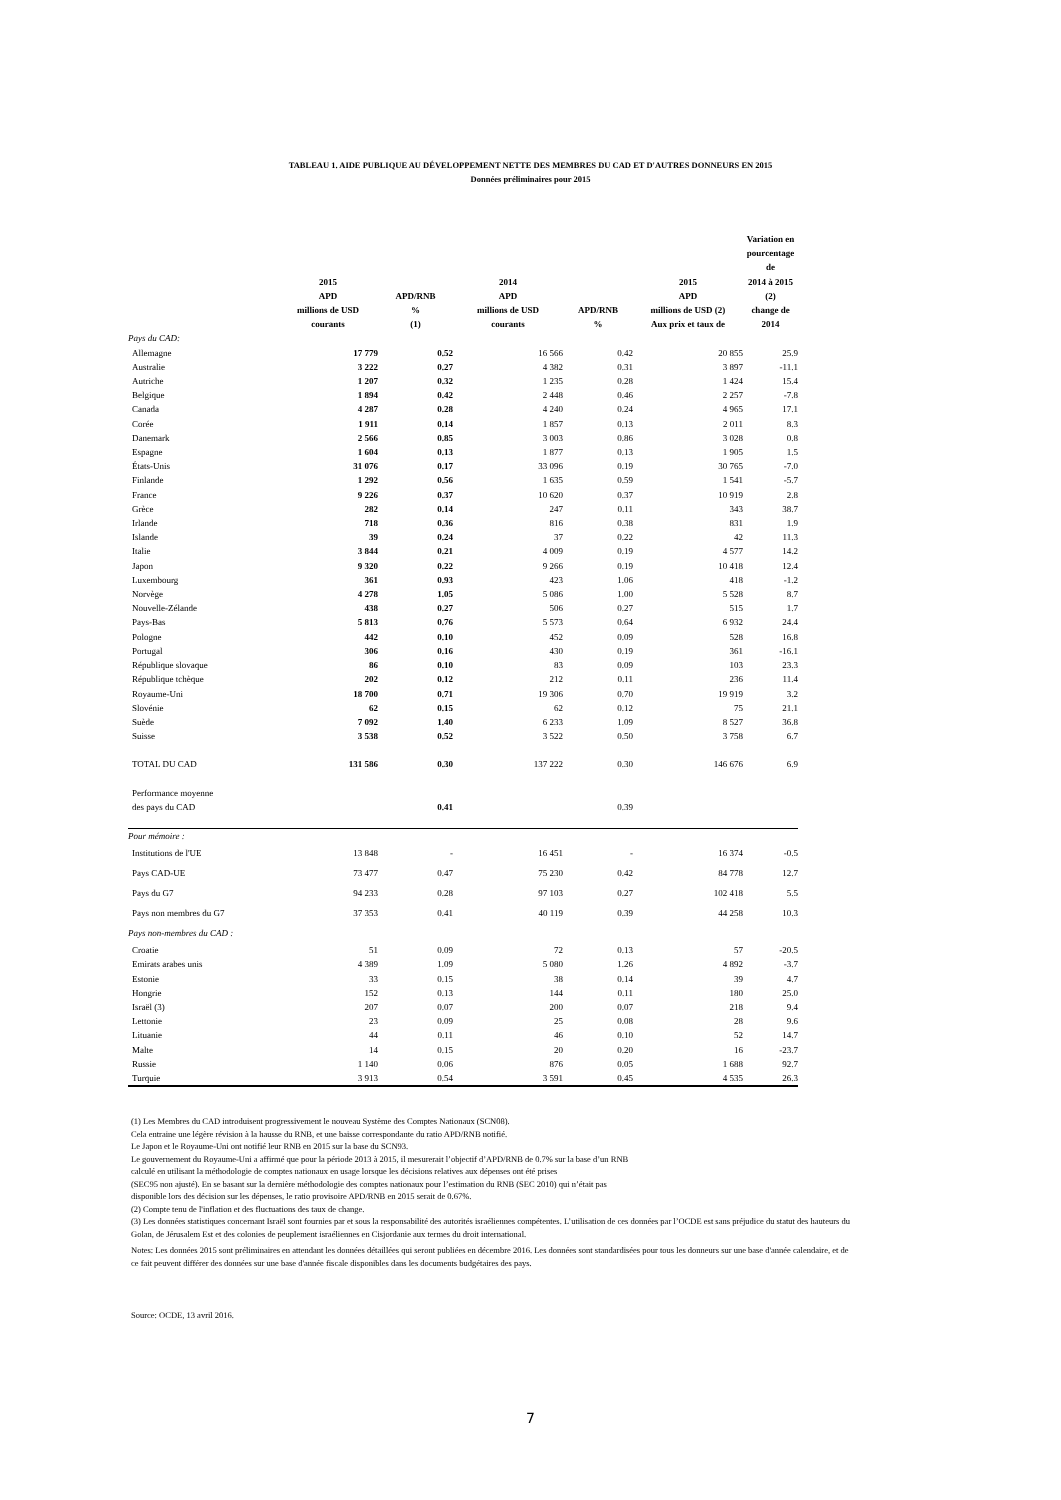TABLEAU 1. AIDE PUBLIQUE AU DÉVELOPPEMENT NETTE DES MEMBRES DU CAD ET D'AUTRES DONNEURS EN 2015
Données préliminaires pour 2015
| | 2015 APD millions de USD courants | APD/RNB % (1) | 2014 APD millions de USD courants | APD/RNB % | 2015 APD millions de USD (2) Aux prix et taux de | Variation en pourcentage de 2014 à 2015 (2) change de 2014 |
| --- | --- | --- | --- | --- | --- | --- |
| Pays du CAD: | | | | | | |
| Allemagne | 17 779 | 0.52 | 16 566 | 0.42 | 20 855 | 25.9 |
| Australie | 3 222 | 0.27 | 4 382 | 0.31 | 3 897 | -11.1 |
| Autriche | 1 207 | 0.32 | 1 235 | 0.28 | 1 424 | 15.4 |
| Belgique | 1 894 | 0.42 | 2 448 | 0.46 | 2 257 | -7.8 |
| Canada | 4 287 | 0.28 | 4 240 | 0.24 | 4 965 | 17.1 |
| Corée | 1 911 | 0.14 | 1 857 | 0.13 | 2 011 | 8.3 |
| Danemark | 2 566 | 0.85 | 3 003 | 0.86 | 3 028 | 0.8 |
| Espagne | 1 604 | 0.13 | 1 877 | 0.13 | 1 905 | 1.5 |
| États-Unis | 31 076 | 0.17 | 33 096 | 0.19 | 30 765 | -7.0 |
| Finlande | 1 292 | 0.56 | 1 635 | 0.59 | 1 541 | -5.7 |
| France | 9 226 | 0.37 | 10 620 | 0.37 | 10 919 | 2.8 |
| Grèce | 282 | 0.14 | 247 | 0.11 | 343 | 38.7 |
| Irlande | 718 | 0.36 | 816 | 0.38 | 831 | 1.9 |
| Islande | 39 | 0.24 | 37 | 0.22 | 42 | 11.3 |
| Italie | 3 844 | 0.21 | 4 009 | 0.19 | 4 577 | 14.2 |
| Japon | 9 320 | 0.22 | 9 266 | 0.19 | 10 418 | 12.4 |
| Luxembourg | 361 | 0.93 | 423 | 1.06 | 418 | -1.2 |
| Norvège | 4 278 | 1.05 | 5 086 | 1.00 | 5 528 | 8.7 |
| Nouvelle-Zélande | 438 | 0.27 | 506 | 0.27 | 515 | 1.7 |
| Pays-Bas | 5 813 | 0.76 | 5 573 | 0.64 | 6 932 | 24.4 |
| Pologne | 442 | 0.10 | 452 | 0.09 | 528 | 16.8 |
| Portugal | 306 | 0.16 | 430 | 0.19 | 361 | -16.1 |
| République slovaque | 86 | 0.10 | 83 | 0.09 | 103 | 23.3 |
| République tchèque | 202 | 0.12 | 212 | 0.11 | 236 | 11.4 |
| Royaume-Uni | 18 700 | 0.71 | 19 306 | 0.70 | 19 919 | 3.2 |
| Slovénie | 62 | 0.15 | 62 | 0.12 | 75 | 21.1 |
| Suède | 7 092 | 1.40 | 6 233 | 1.09 | 8 527 | 36.8 |
| Suisse | 3 538 | 0.52 | 3 522 | 0.50 | 3 758 | 6.7 |
| TOTAL DU CAD | 131 586 | 0.30 | 137 222 | 0.30 | 146 676 | 6.9 |
| Performance moyenne des pays du CAD | | 0.41 | | 0.39 | | |
| Pour mémoire : | | | | | | |
| Institutions de l'UE | 13 848 | - | 16 451 | - | 16 374 | -0.5 |
| Pays CAD-UE | 73 477 | 0.47 | 75 230 | 0.42 | 84 778 | 12.7 |
| Pays du G7 | 94 233 | 0.28 | 97 103 | 0.27 | 102 418 | 5.5 |
| Pays non membres du G7 | 37 353 | 0.41 | 40 119 | 0.39 | 44 258 | 10.3 |
| Pays non-membres du CAD : | | | | | | |
| Croatie | 51 | 0.09 | 72 | 0.13 | 57 | -20.5 |
| Emirats arabes unis | 4 389 | 1.09 | 5 080 | 1.26 | 4 892 | -3.7 |
| Estonie | 33 | 0.15 | 38 | 0.14 | 39 | 4.7 |
| Hongrie | 152 | 0.13 | 144 | 0.11 | 180 | 25.0 |
| Israël (3) | 207 | 0.07 | 200 | 0.07 | 218 | 9.4 |
| Lettonie | 23 | 0.09 | 25 | 0.08 | 28 | 9.6 |
| Lituanie | 44 | 0.11 | 46 | 0.10 | 52 | 14.7 |
| Malte | 14 | 0.15 | 20 | 0.20 | 16 | -23.7 |
| Russie | 1 140 | 0.06 | 876 | 0.05 | 1 688 | 92.7 |
| Turquie | 3 913 | 0.54 | 3 591 | 0.45 | 4 535 | 26.3 |
(1) Les Membres du CAD introduisent progressivement le nouveau Système des Comptes Nationaux (SCN08).
Cela entraine une légère révision à la hausse du RNB, et une baisse correspondante du ratio APD/RNB notifié.
Le Japon et le Royaume-Uni ont notifié leur RNB en 2015 sur la base du SCN93.
Le gouvernement du Royaume-Uni a affirmé que pour la période 2013 à 2015, il mesurerait l’objectif d’APD/RNB de 0.7% sur la base d’un RNB
calculé en utilisant la méthodologie de comptes nationaux en usage lorsque les décisions relatives aux dépenses ont été prises
(SEC95 non ajusté). En se basant sur la dernière méthodologie des comptes nationaux pour l’estimation du RNB (SEC 2010) qui n’était pas
disponible lors des décision sur les dépenses, le ratio provisoire APD/RNB en 2015 serait de 0.67%.
(2) Compte tenu de l'inflation et des fluctuations des taux de change.
(3) Les données statistiques concernant Israël sont fournies par et sous la responsabilité des autorités israéliennes compétentes. L’utilisation de ces données par l’OCDE est sans préjudice du statut des hauteurs du Golan, de Jérusalem Est et des colonies de peuplement israéliennes en Cisjordanie aux termes du droit international.
Notes: Les données 2015 sont préliminaires en attendant les données détaillées qui seront publiées en décembre 2016. Les données sont standardisées pour tous les donneurs sur une base d'année calendaire, et de ce fait peuvent différer des données sur une base d'année fiscale disponibles dans les documents budgétaires des pays.
Source: OCDE, 13 avril 2016.
7